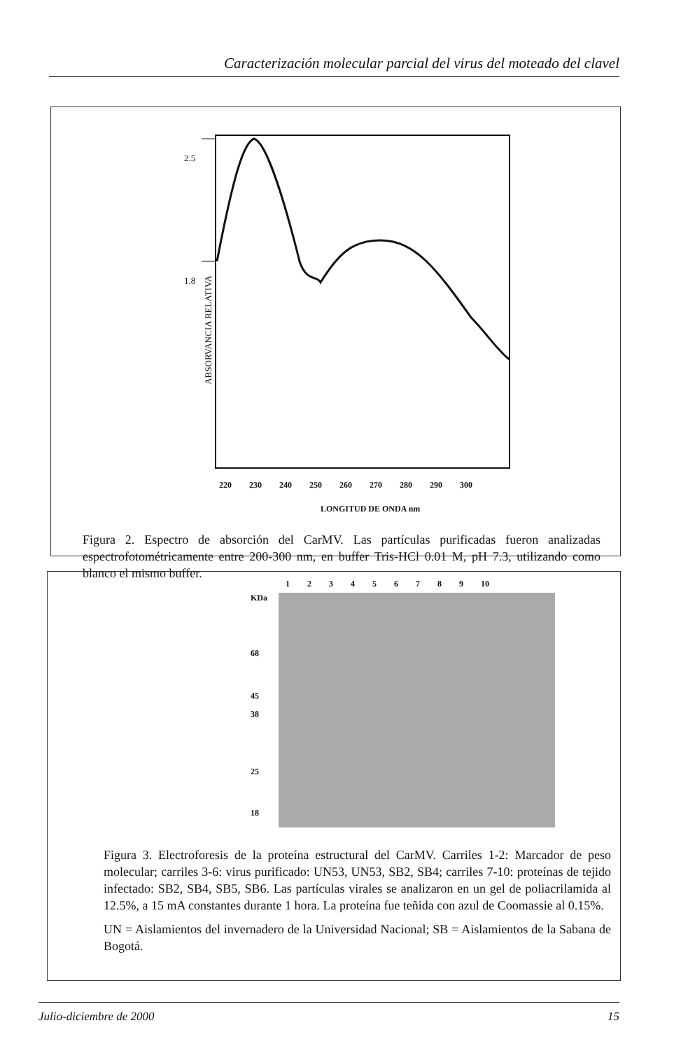Caracterización molecular parcial del virus del moteado del clavel
2.5
1.8
ABSORVANCIA RELATIVA
220 230 240 250 260 270 280 290 300
LONGITUD DE ONDA nm
Figura 2. Espectro de absorción del CarMV. Las partículas purificadas fueron analizadas espectrofotométricamente entre 200-300 nm, en buffer Tris-HCl 0.01 M, pH 7.3, utilizando como blanco el mismo buffer.
1 2 3 4 5 6 7 8 9 10
KDa
68
45
38
25
18
Figura 3. Electroforesis de la proteína estructural del CarMV. Carriles 1-2: Marcador de peso molecular; carriles 3-6: virus purificado: UN53, UN53, SB2, SB4; carriles 7-10: proteínas de tejido infectado: SB2, SB4, SB5, SB6. Las partículas virales se analizaron en un gel de poliacrilamida al 12.5%, a 15 mA constantes durante 1 hora. La proteína fue teñida con azul de Coomassie al 0.15%.
UN = Aislamientos del invernadero de la Universidad Nacional; SB = Aislamientos de la Sabana de Bogotá.
Julio-diciembre de 2000 15